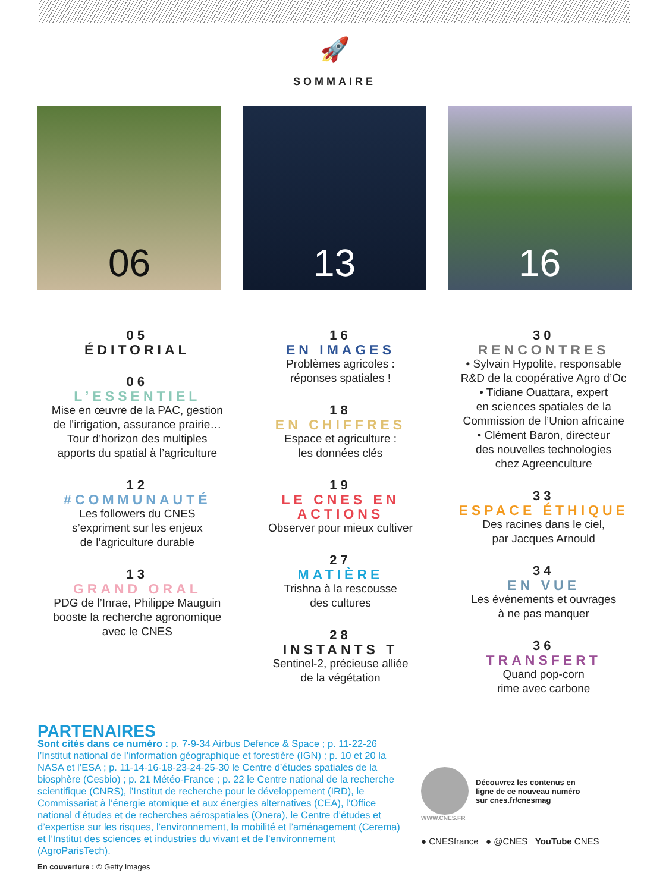🚀
SOMMAIRE
06
13
16
05
ÉDITORIAL
06
L’ESSENTIEL
Mise en œuvre de la PAC, gestion
de l’irrigation, assurance prairie…
Tour d’horizon des multiples
apports du spatial à l’agriculture
12
#COMMUNAUTÉ
Les followers du CNES
s’expriment sur les enjeux
de l’agriculture durable
13
GRAND ORAL
PDG de l’Inrae, Philippe Mauguin
booste la recherche agronomique
avec le CNES
16
EN IMAGES
Problèmes agricoles :
réponses spatiales !
18
EN CHIFFRES
Espace et agriculture :
les données clés
19
LE CNES EN ACTIONS
Observer pour mieux cultiver
27
MATIÈRE
Trishna à la rescousse
des cultures
28
INSTANTS T
Sentinel-2, précieuse alliée
de la végétation
30
RENCONTRES
• Sylvain Hypolite, responsable
R&D de la coopérative Agro d’Oc
• Tidiane Ouattara, expert
en sciences spatiales de la
Commission de l’Union africaine
• Clément Baron, directeur
des nouvelles technologies
chez Agreenculture
33
ESPACE ÉTHIQUE
Des racines dans le ciel,
par Jacques Arnould
34
EN VUE
Les événements et ouvrages
à ne pas manquer
36
TRANSFERT
Quand pop-corn
rime avec carbone
PARTENAIRES
Sont cités dans ce numéro : p. 7-9-34 Airbus Defence & Space ; p. 11-22-26 l’Institut national de l’information géographique et forestière (IGN) ; p. 10 et 20 la NASA et l’ESA ; p. 11-14-16-18-23-24-25-30 le Centre d’études spatiales de la biosphère (Cesbio) ; p. 21 Météo-France ; p. 22 le Centre national de la recherche scientifique (CNRS), l’Institut de recherche pour le développement (IRD), le Commissariat à l’énergie atomique et aux énergies alternatives (CEA), l’Office national d’études et de recherches aérospatiales (Onera), le Centre d’études et d’expertise sur les risques, l’environnement, la mobilité et l’aménagement (Cerema) et l’Institut des sciences et industries du vivant et de l’environnement (AgroParisTech).
En couverture : © Getty Images
Découvrez les contenus en
ligne de ce nouveau numéro
sur cnes.fr/cnesmag
WWW.CNES.FR
● CNESfrance ● @CNES YouTube CNES